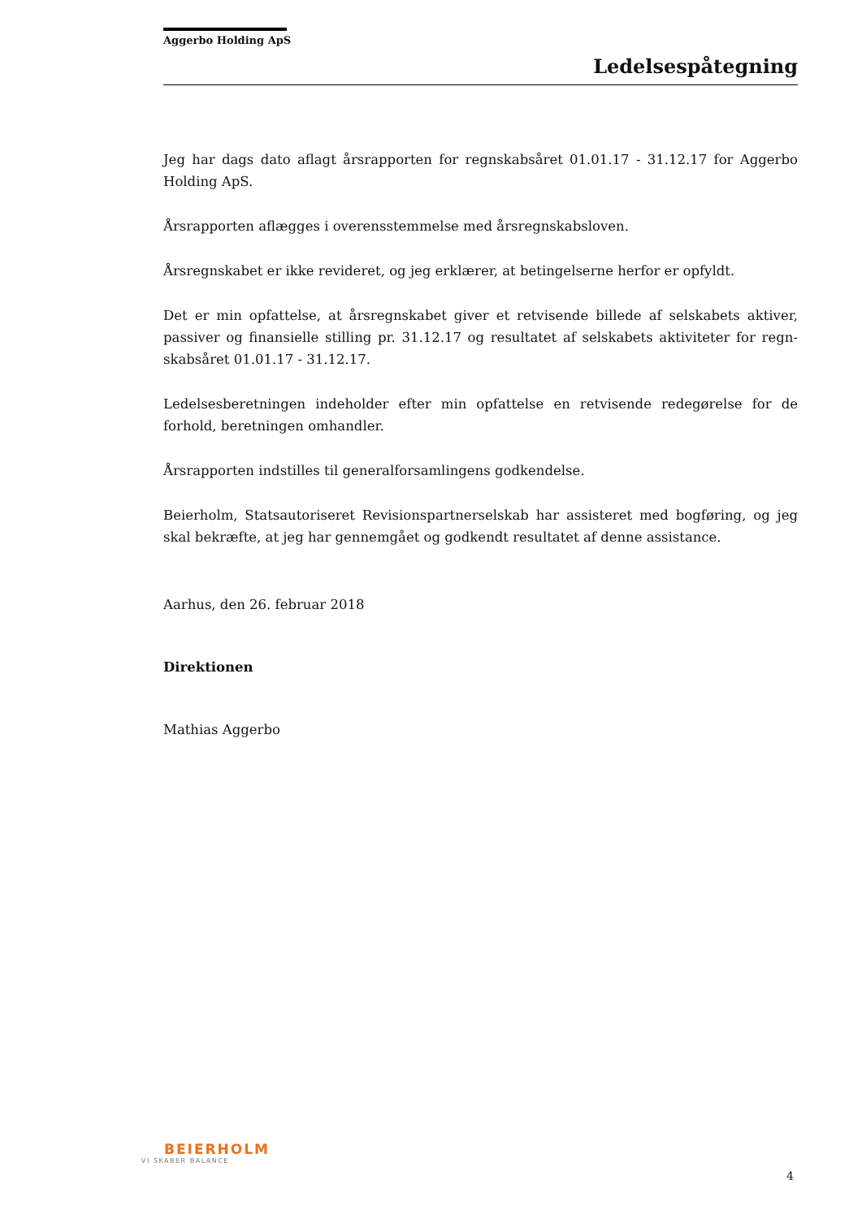Aggerbo Holding ApS
Ledelsespåtegning
Jeg har dags dato aflagt årsrapporten for regnskabsåret 01.01.17 - 31.12.17 for Aggerbo Holding ApS.
Årsrapporten aflægges i overensstemmelse med årsregnskabsloven.
Årsregnskabet er ikke revideret, og jeg erklærer, at betingelserne herfor er opfyldt.
Det er min opfattelse, at årsregnskabet giver et retvisende billede af selskabets aktiver, passiver og finansielle stilling pr. 31.12.17 og resultatet af selskabets aktiviteter for regn­skabsåret 01.01.17 - 31.12.17.
Ledelsesberetningen indeholder efter min opfattelse en retvisende redegørelse for de forhold, beretningen omhandler.
Årsrapporten indstilles til generalforsamlingens godkendelse.
Beierholm, Statsautoriseret Revisionspartnerselskab har assisteret med bogføring, og jeg skal bekræfte, at jeg har gennemgået og godkendt resultatet af denne assistance.
Aarhus, den 26. februar 2018
Direktionen
Mathias Aggerbo
BEIERHOLM
VI SKABER BALANCE
4